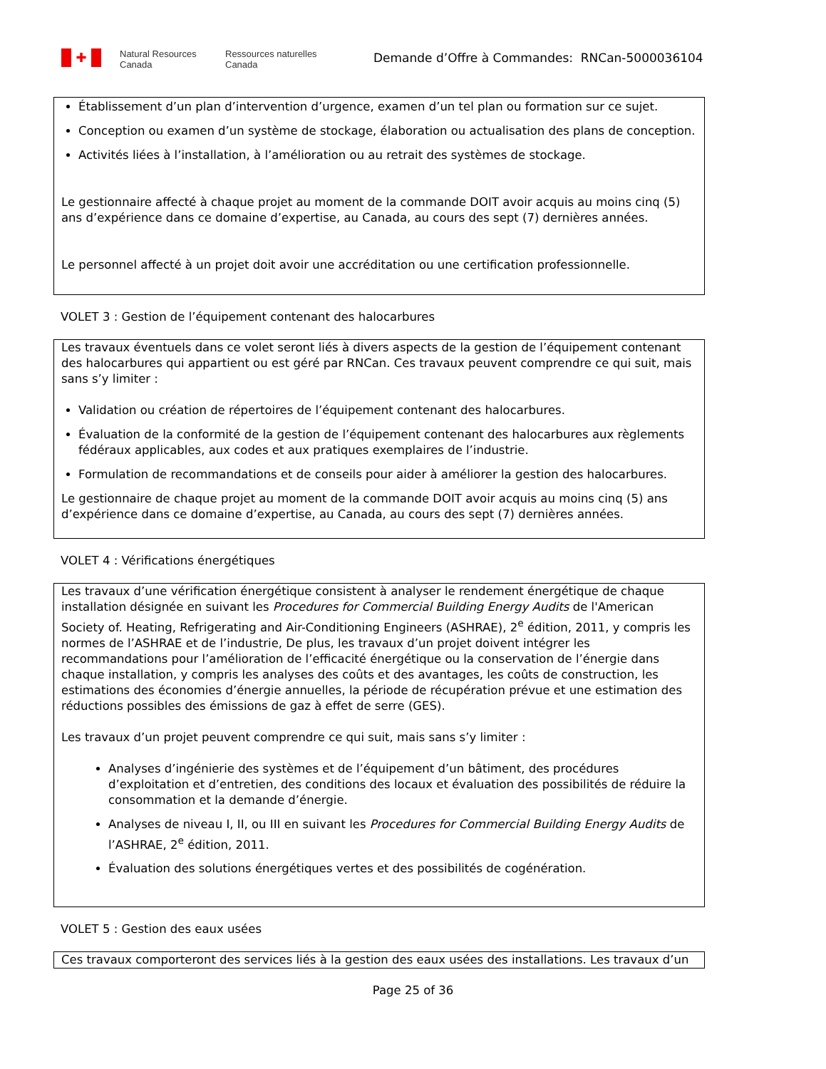✚
Natural Resources
Canada
Ressources naturelles
Canada
Demande d’Offre à Commandes: RNCan-5000036104
Établissement d’un plan d’intervention d’urgence, examen d’un tel plan ou formation sur ce sujet.
Conception ou examen d’un système de stockage, élaboration ou actualisation des plans de conception.
Activités liées à l’installation, à l’amélioration ou au retrait des systèmes de stockage.
Le gestionnaire affecté à chaque projet au moment de la commande DOIT avoir acquis au moins cinq (5) ans d’expérience dans ce domaine d’expertise, au Canada, au cours des sept (7) dernières années.
Le personnel affecté à un projet doit avoir une accréditation ou une certification professionnelle.
VOLET 3 : Gestion de l’équipement contenant des halocarbures
Les travaux éventuels dans ce volet seront liés à divers aspects de la gestion de l’équipement contenant des halocarbures qui appartient ou est géré par RNCan. Ces travaux peuvent comprendre ce qui suit, mais sans s’y limiter :
Validation ou création de répertoires de l’équipement contenant des halocarbures.
Évaluation de la conformité de la gestion de l’équipement contenant des halocarbures aux règlements fédéraux applicables, aux codes et aux pratiques exemplaires de l’industrie.
Formulation de recommandations et de conseils pour aider à améliorer la gestion des halocarbures.
Le gestionnaire de chaque projet au moment de la commande DOIT avoir acquis au moins cinq (5) ans d’expérience dans ce domaine d’expertise, au Canada, au cours des sept (7) dernières années.
VOLET 4 : Vérifications énergétiques
Les travaux d’une vérification énergétique consistent à analyser le rendement énergétique de chaque installation désignée en suivant les Procedures for Commercial Building Energy Audits de l'American Society of. Heating, Refrigerating and Air-Conditioning Engineers (ASHRAE), 2<sup>e</sup> édition, 2011, y compris les normes de l’ASHRAE et de l’industrie, De plus, les travaux d’un projet doivent intégrer les recommandations pour l’amélioration de l’efficacité énergétique ou la conservation de l’énergie dans chaque installation, y compris les analyses des coûts et des avantages, les coûts de construction, les estimations des économies d’énergie annuelles, la période de récupération prévue et une estimation des réductions possibles des émissions de gaz à effet de serre (GES).
Les travaux d’un projet peuvent comprendre ce qui suit, mais sans s’y limiter :
Analyses d’ingénierie des systèmes et de l’équipement d’un bâtiment, des procédures d’exploitation et d’entretien, des conditions des locaux et évaluation des possibilités de réduire la consommation et la demande d’énergie.
Analyses de niveau I, II, ou III en suivant les Procedures for Commercial Building Energy Audits de l’ASHRAE, 2<sup>e</sup> édition, 2011.
Évaluation des solutions énergétiques vertes et des possibilités de cogénération.
VOLET 5 : Gestion des eaux usées
Ces travaux comporteront des services liés à la gestion des eaux usées des installations. Les travaux d’un
Page 25 of 36